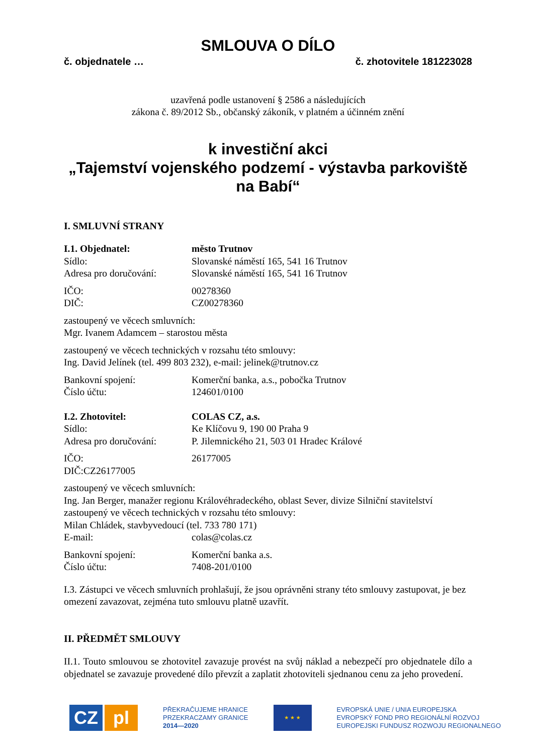SMLOUVA O DÍLO
č. objednatele … č. zhotovitele 181223028
uzavřená podle ustanovení § 2586 a následujících
zákona č. 89/2012 Sb., občanský zákoník, v platném a účinném znění
k investiční akci
„Tajemství vojenského podzemí - výstavba parkoviště na Babí“
I. SMLUVNÍ STRANY
I.1. Objednatel: město Trutnov
Sídlo: Slovanské náměstí 165, 541 16 Trutnov
Adresa pro doručování: Slovanské náměstí 165, 541 16 Trutnov
IČO: 00278360
DIČ: CZ00278360
zastoupený ve věcech smluvních:
Mgr. Ivanem Adamcem – starostou města
zastoupený ve věcech technických v rozsahu této smlouvy:
Ing. David Jelínek (tel. 499 803 232), e-mail: jelinek@trutnov.cz
Bankovní spojení: Komerční banka, a.s., pobočka Trutnov
Číslo účtu: 124601/0100
I.2. Zhotovitel: COLAS CZ, a.s.
Sídlo: Ke Klíčovu 9, 190 00 Praha 9
Adresa pro doručování: P. Jilemnického 21, 503 01 Hradec Králové
IČO: 26177005
DIČ:CZ26177005
zastoupený ve věcech smluvních:
Ing. Jan Berger, manažer regionu Královéhradeckého, oblast Sever, divize Silniční stavitelství
zastoupený ve věcech technických v rozsahu této smlouvy:
Milan Chládek, stavbyvedoucí (tel. 733 780 171)
E-mail: colas@colas.cz
Bankovní spojení: Komerční banka a.s.
Číslo účtu: 7408-201/0100
I.3. Zástupci ve věcech smluvních prohlašují, že jsou oprávněni strany této smlouvy zastupovat, je bez omezení zavazovat, zejména tuto smlouvu platně uzavřít.
II. PŘEDMĚT SMLOUVY
II.1. Touto smlouvou se zhotovitel zavazuje provést na svůj náklad a nebezpečí pro objednatele dílo a objednatel se zavazuje provedené dílo převzít a zaplatit zhotoviteli sjednanou cenu za jeho provedení.
CZ pl
PŘEKRAČUJEME HRANICE
PRZEKRACZAMY GRANICE
2014—2020
★ ★ ★
EVROPSKÁ UNIE / UNIA EUROPEJSKA
EVROPSKÝ FOND PRO REGIONÁLNÍ ROZVOJ
EUROPEJSKI FUNDUSZ ROZWOJU REGIONALNEGO